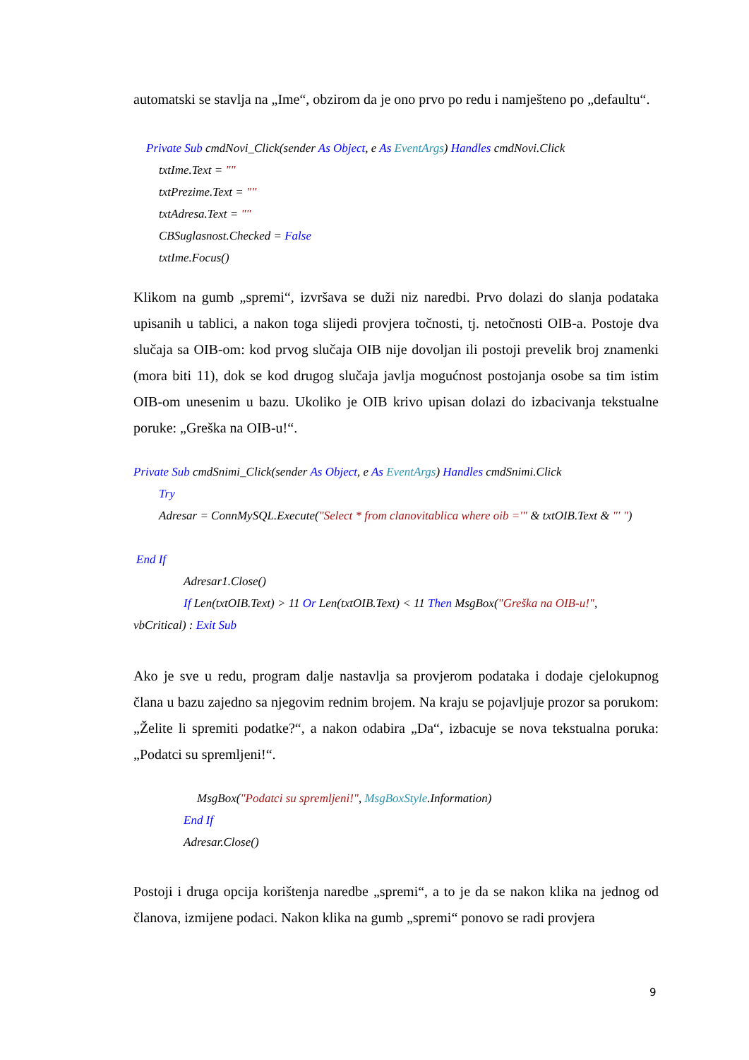automatski se stavlja na „Ime“, obzirom da je ono prvo po redu i namješteno po „defaultu“.
Private Sub cmdNovi_Click(sender As Object, e As EventArgs) Handles cmdNovi.Click
txtIme.Text = ""
txtPrezime.Text = ""
txtAdresa.Text = ""
CBSuglasnost.Checked = False
txtIme.Focus()
Klikom na gumb „spremi“, izvršava se duži niz naredbi. Prvo dolazi do slanja podataka upisanih u tablici, a nakon toga slijedi provjera točnosti, tj. netočnosti OIB-a. Postoje dva slučaja sa OIB-om: kod prvog slučaja OIB nije dovoljan ili postoji prevelik broj znamenki (mora biti 11), dok se kod drugog slučaja javlja mogućnost postojanja osobe sa tim istim OIB-om unesenim u bazu. Ukoliko je OIB krivo upisan dolazi do izbacivanja tekstualne poruke: „Greška na OIB-u!“.
Private Sub cmdSnimi_Click(sender As Object, e As EventArgs) Handles cmdSnimi.Click
Try
Adresar = ConnMySQL.Execute("Select * from clanovitablica where oib ='" & txtOIB.Text & "' ")
End If
Adresar1.Close()
If Len(txtOIB.Text) > 11 Or Len(txtOIB.Text) < 11 Then MsgBox("Greška na OIB-u!",
vbCritical) : Exit Sub
Ako je sve u redu, program dalje nastavlja sa provjerom podataka i dodaje cjelokupnog člana u bazu zajedno sa njegovim rednim brojem. Na kraju se pojavljuje prozor sa porukom: „Želite li spremiti podatke?“, a nakon odabira „Da“, izbacuje se nova tekstualna poruka: „Podatci su spremljeni!“.
MsgBox("Podatci su spremljeni!", MsgBoxStyle.Information)
End If
Adresar.Close()
Postoji i druga opcija korištenja naredbe „spremi“, a to je da se nakon klika na jednog od članova, izmijene podaci. Nakon klika na gumb „spremi“ ponovo se radi provjera
9